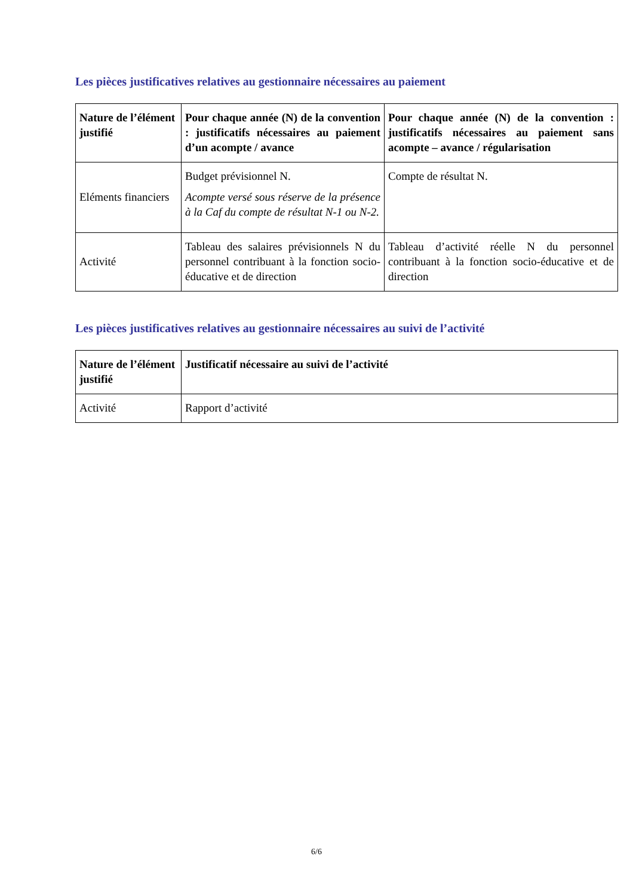Les pièces justificatives relatives au gestionnaire nécessaires au paiement
| Nature de l’élément justifié | Pour chaque année (N) de la convention : justificatifs nécessaires au paiement d’un acompte / avance | Pour chaque année (N) de la convention : justificatifs nécessaires au paiement sans acompte – avance / régularisation |
| --- | --- | --- |
| Eléments financiers | Budget prévisionnel N. Acompte versé sous réserve de la présence à la Caf du compte de résultat N-1 ou N-2. | Compte de résultat N. |
| Activité | Tableau des salaires prévisionnels N du personnel contribuant à la fonction socio-éducative et de direction | Tableau d’activité réelle N du personnel contribuant à la fonction socio-éducative et de direction |
Les pièces justificatives relatives au gestionnaire nécessaires au suivi de l’activité
| Nature de l’élément justifié | Justificatif nécessaire au suivi de l’activité |
| --- | --- |
| Activité | Rapport d’activité |
6/6